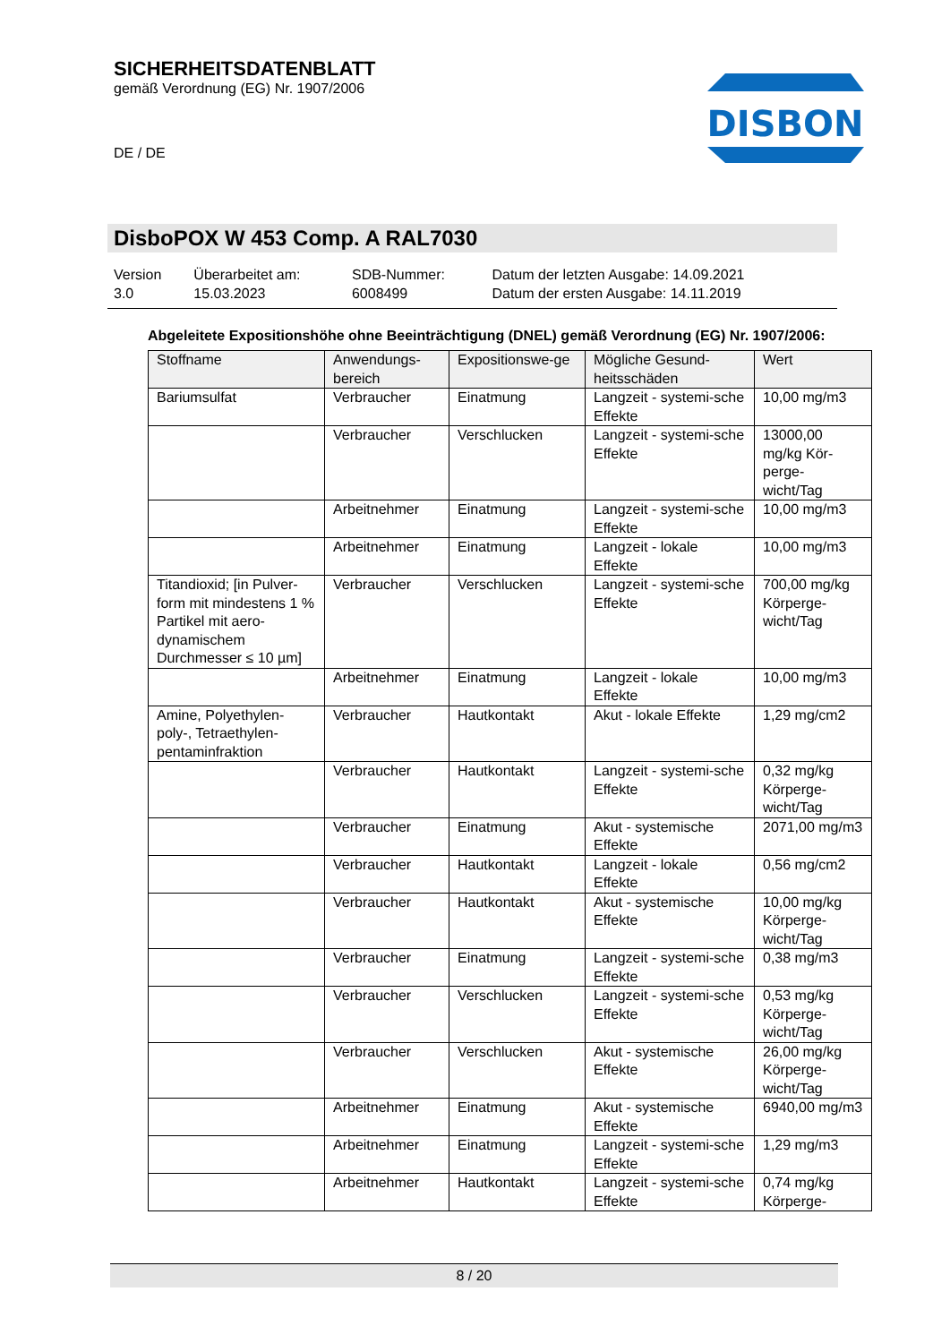SICHERHEITSDATENBLATT
gemäß Verordnung (EG) Nr. 1907/2006
DE / DE
DISBON
DisboPOX W 453 Comp. A RAL7030
| Version 3.0 | Überarbeitet am: 15.03.2023 | SDB-Nummer: 6008499 | Datum der letzten Ausgabe: 14.09.2021 Datum der ersten Ausgabe: 14.11.2019 |
Abgeleitete Expositionshöhe ohne Beeinträchtigung (DNEL) gemäß Verordnung (EG) Nr. 1907/2006:
| Stoffname | Anwendungs-bereich | Expositionswe-ge | Mögliche Gesund-heitsschäden | Wert |
| --- | --- | --- | --- | --- |
| Bariumsulfat | Verbraucher | Einatmung | Langzeit - systemi-sche Effekte | 10,00 mg/m3 |
| | Verbraucher | Verschlucken | Langzeit - systemi-sche Effekte | 13000,00 mg/kg Kör-perge-wicht/Tag |
| | Arbeitnehmer | Einatmung | Langzeit - systemi-sche Effekte | 10,00 mg/m3 |
| | Arbeitnehmer | Einatmung | Langzeit - lokale Effekte | 10,00 mg/m3 |
| Titandioxid; [in Pulver-form mit mindestens 1 % Partikel mit aero-dynamischem Durchmesser ≤ 10 µm] | Verbraucher | Verschlucken | Langzeit - systemi-sche Effekte | 700,00 mg/kg Körperge-wicht/Tag |
| | Arbeitnehmer | Einatmung | Langzeit - lokale Effekte | 10,00 mg/m3 |
| Amine, Polyethylen-poly-, Tetraethylen-pentaminfraktion | Verbraucher | Hautkontakt | Akut - lokale Effekte | 1,29 mg/cm2 |
| | Verbraucher | Hautkontakt | Langzeit - systemi-sche Effekte | 0,32 mg/kg Körperge-wicht/Tag |
| | Verbraucher | Einatmung | Akut - systemische Effekte | 2071,00 mg/m3 |
| | Verbraucher | Hautkontakt | Langzeit - lokale Effekte | 0,56 mg/cm2 |
| | Verbraucher | Hautkontakt | Akut - systemische Effekte | 10,00 mg/kg Körperge-wicht/Tag |
| | Verbraucher | Einatmung | Langzeit - systemi-sche Effekte | 0,38 mg/m3 |
| | Verbraucher | Verschlucken | Langzeit - systemi-sche Effekte | 0,53 mg/kg Körperge-wicht/Tag |
| | Verbraucher | Verschlucken | Akut - systemische Effekte | 26,00 mg/kg Körperge-wicht/Tag |
| | Arbeitnehmer | Einatmung | Akut - systemische Effekte | 6940,00 mg/m3 |
| | Arbeitnehmer | Einatmung | Langzeit - systemi-sche Effekte | 1,29 mg/m3 |
| | Arbeitnehmer | Hautkontakt | Langzeit - systemi-sche Effekte | 0,74 mg/kg Körperge- |
8 / 20